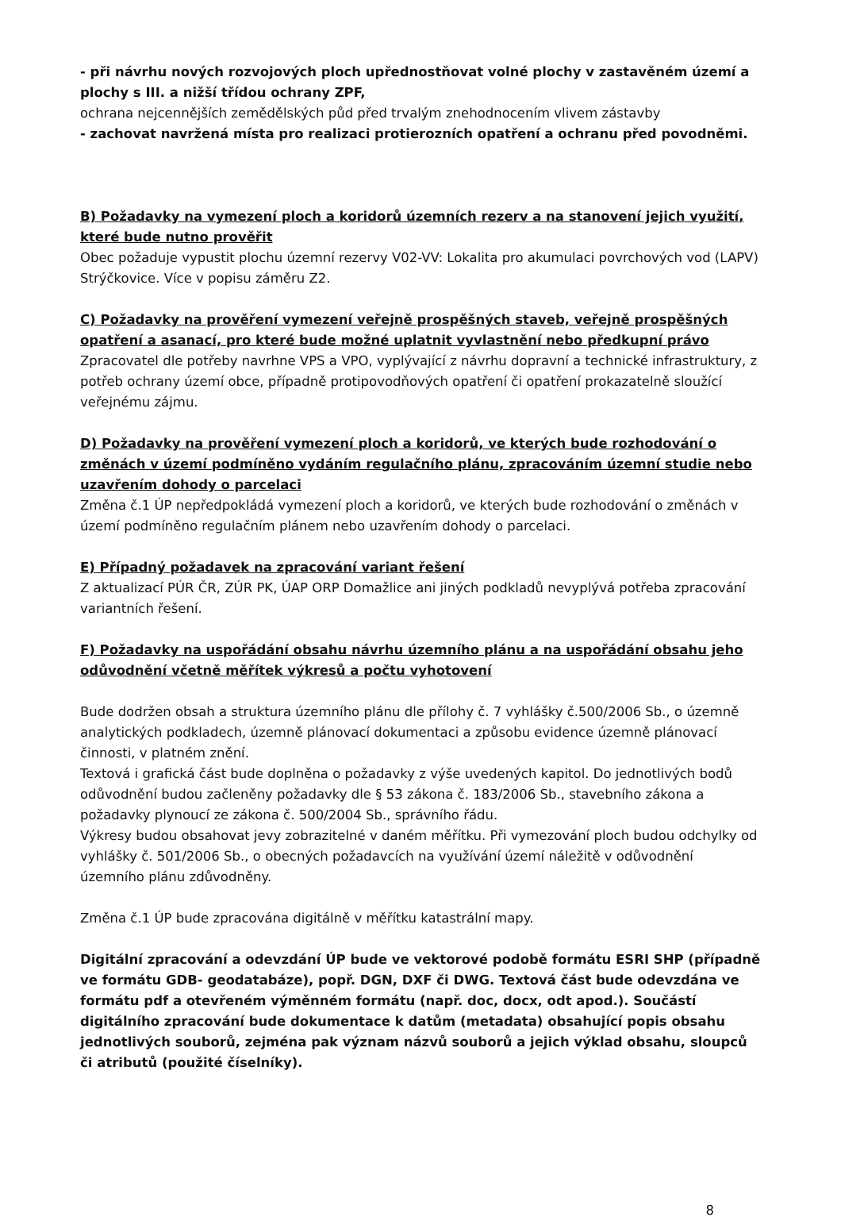- při návrhu nových rozvojových ploch upřednostňovat volné plochy v zastavěném území a plochy s III. a nižší třídou ochrany ZPF,
ochrana nejcennějších zemědělských půd před trvalým znehodnocením vlivem zástavby
- zachovat navržená místa pro realizaci protierozních opatření a ochranu před povodněmi.
B) Požadavky na vymezení ploch a koridorů územních rezerv a na stanovení jejich využití, které bude nutno prověřit
Obec požaduje vypustit plochu územní rezervy V02-VV: Lokalita pro akumulaci povrchových vod (LAPV) Strýčkovice. Více v popisu záměru Z2.
C) Požadavky na prověření vymezení veřejně prospěšných staveb, veřejně prospěšných opatření a asanací, pro které bude možné uplatnit vyvlastnění nebo předkupní právo
Zpracovatel dle potřeby navrhne VPS a VPO, vyplývající z návrhu dopravní a technické infrastruktury, z potřeb ochrany území obce, případně protipovodňových opatření či opatření prokazatelně sloužící veřejnému zájmu.
D) Požadavky na prověření vymezení ploch a koridorů, ve kterých bude rozhodování o změnách v území podmíněno vydáním regulačního plánu, zpracováním územní studie nebo uzavřením dohody o parcelaci
Změna č.1 ÚP nepředpokládá vymezení ploch a koridorů, ve kterých bude rozhodování o změnách v území podmíněno regulačním plánem nebo uzavřením dohody o parcelaci.
E) Případný požadavek na zpracování variant řešení
Z aktualizací PÚR ČR, ZÚR PK, ÚAP ORP Domažlice ani jiných podkladů nevyplývá potřeba zpracování variantních řešení.
F) Požadavky na uspořádání obsahu návrhu územního plánu a na uspořádání obsahu jeho odůvodnění včetně měřítek výkresů a počtu vyhotovení
Bude dodržen obsah a struktura územního plánu dle přílohy č. 7 vyhlášky č.500/2006 Sb., o územně analytických podkladech, územně plánovací dokumentaci a způsobu evidence územně plánovací činnosti, v platném znění.
Textová i grafická část bude doplněna o požadavky z výše uvedených kapitol. Do jednotlivých bodů odůvodnění budou začleněny požadavky dle § 53 zákona č. 183/2006 Sb., stavebního zákona a požadavky plynoucí ze zákona č. 500/2004 Sb., správního řádu.
Výkresy budou obsahovat jevy zobrazitelné v daném měřítku. Při vymezování ploch budou odchylky od vyhlášky č. 501/2006 Sb., o obecných požadavcích na využívání území náležitě v odůvodnění územního plánu zdůvodněny.
Změna č.1 ÚP bude zpracována digitálně v měřítku katastrální mapy.
Digitální zpracování a odevzdání ÚP bude ve vektorové podobě formátu ESRI SHP (případně ve formátu GDB- geodatabáze), popř. DGN, DXF či DWG. Textová část bude odevzdána ve formátu pdf a otevřeném výměnném formátu (např. doc, docx, odt apod.). Součástí digitálního zpracování bude dokumentace k datům (metadata) obsahující popis obsahu jednotlivých souborů, zejména pak význam názvů souborů a jejich výklad obsahu, sloupců či atributů (použité číselníky).
8